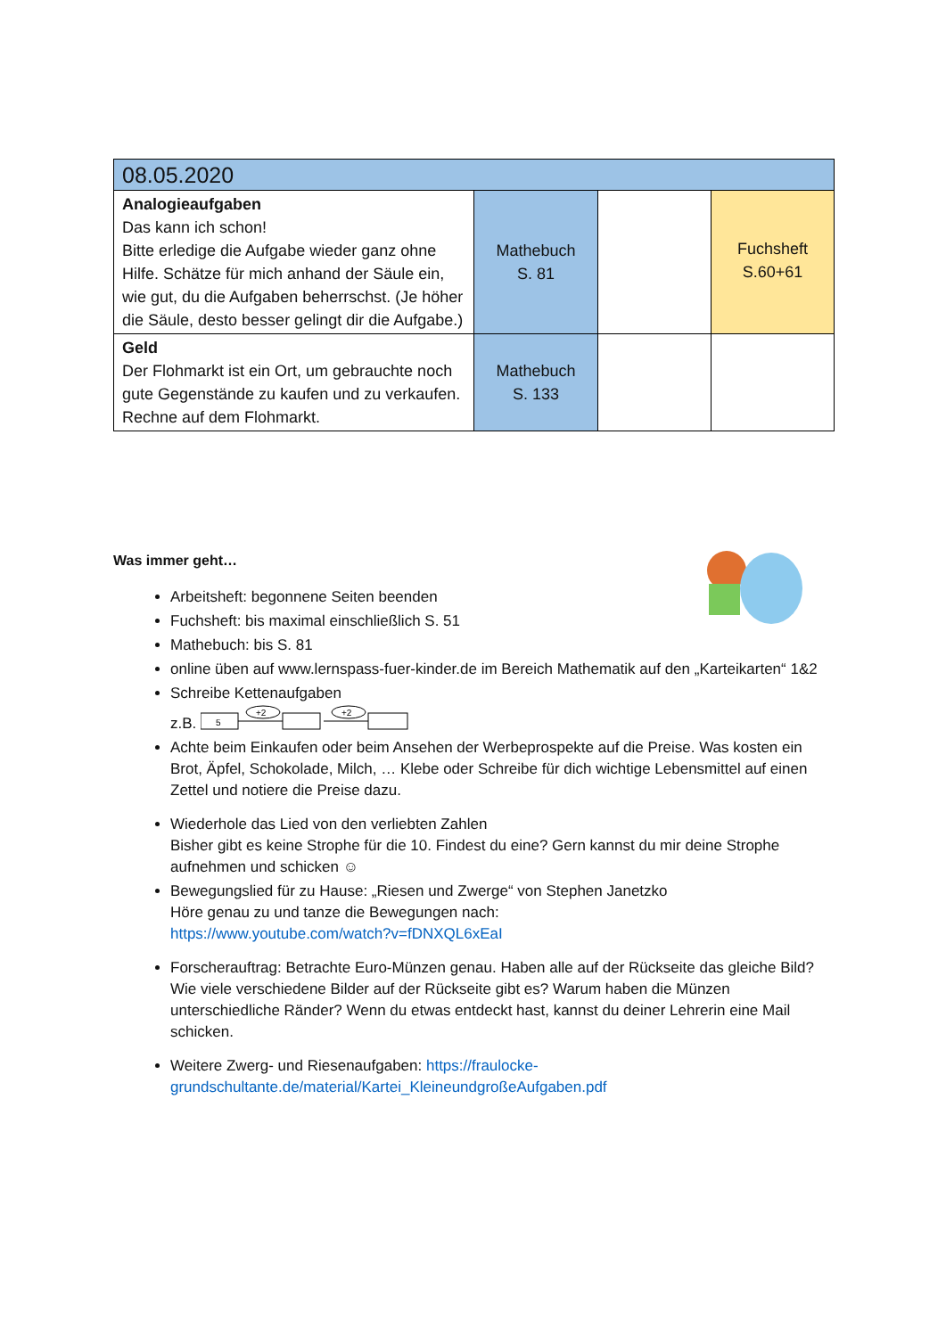| 08.05.2020 | | | |
| --- | --- | --- | --- |
| Analogieaufgaben Das kann ich schon! Bitte erledige die Aufgabe wieder ganz ohne Hilfe. Schätze für mich anhand der Säule ein, wie gut, du die Aufgaben beherrschst. (Je höher die Säule, desto besser gelingt dir die Aufgabe.) | Mathebuch S. 81 | | Fuchsheft S.60+61 |
| Geld Der Flohmarkt ist ein Ort, um gebrauchte noch gute Gegenstände zu kaufen und zu verkaufen. Rechne auf dem Flohmarkt. | Mathebuch S. 133 | | |
Was immer geht…
Arbeitsheft: begonnene Seiten beenden
Fuchsheft: bis maximal einschließlich S. 51
Mathebuch: bis S. 81
online üben auf www.lernspass-fuer-kinder.de im Bereich Mathematik auf den „Karteikarten“ 1&2
Schreibe Kettenaufgaben
z.B.
5
+2
+2
Achte beim Einkaufen oder beim Ansehen der Werbeprospekte auf die Preise. Was kosten ein Brot, Äpfel, Schokolade, Milch, … Klebe oder Schreibe für dich wichtige Lebensmittel auf einen Zettel und notiere die Preise dazu.
Wiederhole das Lied von den verliebten Zahlen
Bisher gibt es keine Strophe für die 10. Findest du eine? Gern kannst du mir deine Strophe aufnehmen und schicken ☺
Bewegungslied für zu Hause: „Riesen und Zwerge“ von Stephen Janetzko
Höre genau zu und tanze die Bewegungen nach:
https://www.youtube.com/watch?v=fDNXQL6xEaI
Forscherauftrag: Betrachte Euro-Münzen genau. Haben alle auf der Rückseite das gleiche Bild? Wie viele verschiedene Bilder auf der Rückseite gibt es? Warum haben die Münzen unterschiedliche Ränder? Wenn du etwas entdeckt hast, kannst du deiner Lehrerin eine Mail schicken.
Weitere Zwerg- und Riesenaufgaben: https://fraulocke-grundschultante.de/material/Kartei_KleineundgroßeAufgaben.pdf